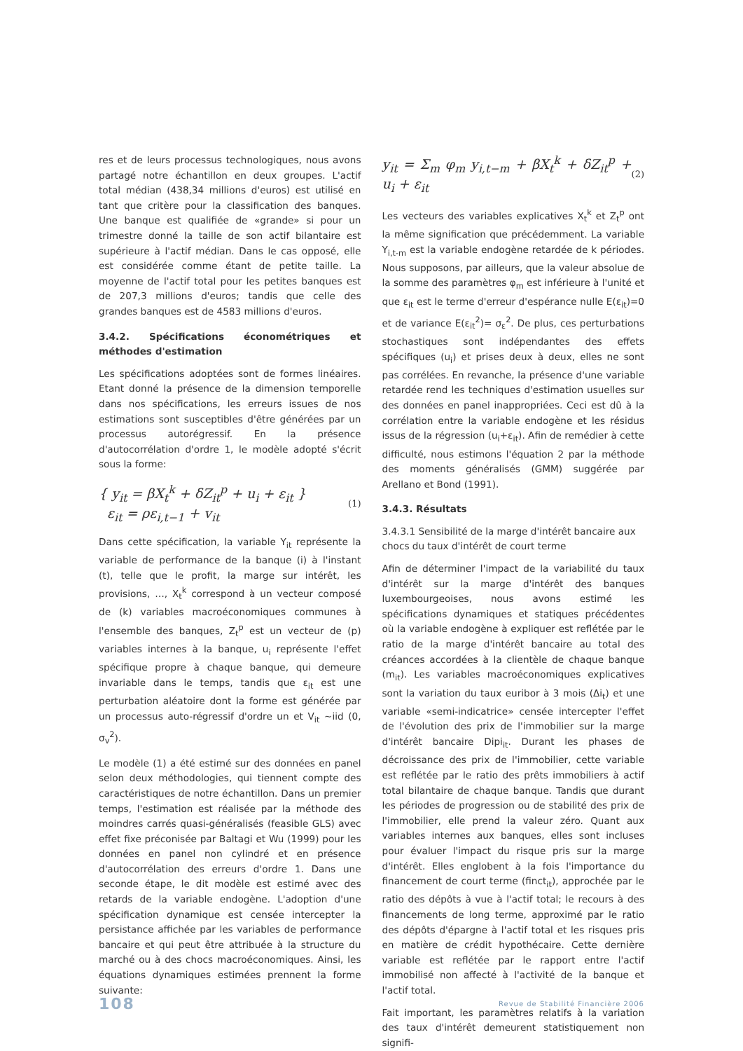res et de leurs processus technologiques, nous avons partagé notre échantillon en deux groupes. L'actif total médian (438,34 millions d'euros) est utilisé en tant que critère pour la classification des banques. Une banque est qualifiée de «grande» si pour un trimestre donné la taille de son actif bilantaire est supérieure à l'actif médian. Dans le cas opposé, elle est considérée comme étant de petite taille. La moyenne de l'actif total pour les petites banques est de 207,3 millions d'euros; tandis que celle des grandes banques est de 4583 millions d'euros.
3.4.2. Spécifications économétriques et méthodes d'estimation
Les spécifications adoptées sont de formes linéaires. Etant donné la présence de la dimension temporelle dans nos spécifications, les erreurs issues de nos estimations sont susceptibles d'être générées par un processus autorégressif. En la présence d'autocorrélation d'ordre 1, le modèle adopté s'écrit sous la forme:
{ y<sub>it</sub> = βX<sub>t</sub><sup>k</sup> + δZ<sub>it</sub><sup>p</sup> + u<sub>i</sub> + ε<sub>it</sub> }
ε<sub>it</sub> = ρε<sub>i,t−1</sub> + v<sub>it</sub>
(1)
Dans cette spécification, la variable Y<sub>it</sub> représente la variable de performance de la banque (i) à l'instant (t), telle que le profit, la marge sur intérêt, les provisions, …, X<sub>t</sub><sup>k</sup> correspond à un vecteur composé de (k) variables macroéconomiques communes à l'ensemble des banques, Z<sub>t</sub><sup>p</sup> est un vecteur de (p) variables internes à la banque, u<sub>i</sub> représente l'effet spécifique propre à chaque banque, qui demeure invariable dans le temps, tandis que ε<sub>it</sub> est une perturbation aléatoire dont la forme est générée par un processus auto-régressif d'ordre un et V<sub>it</sub> ~iid (0, σ<sub>v</sub><sup>2</sup>).
Le modèle (1) a été estimé sur des données en panel selon deux méthodologies, qui tiennent compte des caractéristiques de notre échantillon. Dans un premier temps, l'estimation est réalisée par la méthode des moindres carrés quasi-généralisés (feasible GLS) avec effet fixe préconisée par Baltagi et Wu (1999) pour les données en panel non cylindré et en présence d'autocorrélation des erreurs d'ordre 1. Dans une seconde étape, le dit modèle est estimé avec des retards de la variable endogène. L'adoption d'une spécification dynamique est censée intercepter la persistance affichée par les variables de performance bancaire et qui peut être attribuée à la structure du marché ou à des chocs macroéconomiques. Ainsi, les équations dynamiques estimées prennent la forme suivante:
y<sub>it</sub> = Σ<sub>m</sub> φ<sub>m</sub> y<sub>i,t−m</sub> + βX<sub>t</sub><sup>k</sup> + δZ<sub>it</sub><sup>p</sup> + u<sub>i</sub> + ε<sub>it</sub>
(2)
Les vecteurs des variables explicatives X<sub>t</sub><sup>k</sup> et Z<sub>t</sub><sup>p</sup> ont la même signification que précédemment. La variable Y<sub>i,t-m</sub> est la variable endogène retardée de k périodes. Nous supposons, par ailleurs, que la valeur absolue de la somme des paramètres φ<sub>m</sub> est inférieure à l'unité et que ε<sub>it</sub> est le terme d'erreur d'espérance nulle E(ε<sub>it</sub>)=0 et de variance E(ε<sub>it</sub><sup>2</sup>)= σ<sub>ε</sub><sup>2</sup>. De plus, ces perturbations stochastiques sont indépendantes des effets spécifiques (u<sub>i</sub>) et prises deux à deux, elles ne sont pas corrélées. En revanche, la présence d'une variable retardée rend les techniques d'estimation usuelles sur des données en panel inappropriées. Ceci est dû à la corrélation entre la variable endogène et les résidus issus de la régression (u<sub>i</sub>+ε<sub>it</sub>). Afin de remédier à cette difficulté, nous estimons l'équation 2 par la méthode des moments généralisés (GMM) suggérée par Arellano et Bond (1991).
3.4.3. Résultats
3.4.3.1 Sensibilité de la marge d'intérêt bancaire aux chocs du taux d'intérêt de court terme
Afin de déterminer l'impact de la variabilité du taux d'intérêt sur la marge d'intérêt des banques luxembourgeoises, nous avons estimé les spécifications dynamiques et statiques précédentes où la variable endogène à expliquer est reflétée par le ratio de la marge d'intérêt bancaire au total des créances accordées à la clientèle de chaque banque (m<sub>it</sub>). Les variables macroéconomiques explicatives sont la variation du taux euribor à 3 mois (Δi<sub>t</sub>) et une variable «semi-indicatrice» censée intercepter l'effet de l'évolution des prix de l'immobilier sur la marge d'intérêt bancaire Dipi<sub>it</sub>. Durant les phases de décroissance des prix de l'immobilier, cette variable est reflétée par le ratio des prêts immobiliers à actif total bilantaire de chaque banque. Tandis que durant les périodes de progression ou de stabilité des prix de l'immobilier, elle prend la valeur zéro. Quant aux variables internes aux banques, elles sont incluses pour évaluer l'impact du risque pris sur la marge d'intérêt. Elles englobent à la fois l'importance du financement de court terme (finct<sub>it</sub>), approchée par le ratio des dépôts à vue à l'actif total; le recours à des financements de long terme, approximé par le ratio des dépôts d'épargne à l'actif total et les risques pris en matière de crédit hypothécaire. Cette dernière variable est reflétée par le rapport entre l'actif immobilisé non affecté à l'activité de la banque et l'actif total.
Fait important, les paramètres relatifs à la variation des taux d'intérêt demeurent statistiquement non signifi-
108 Revue de Stabilité Financière 2006